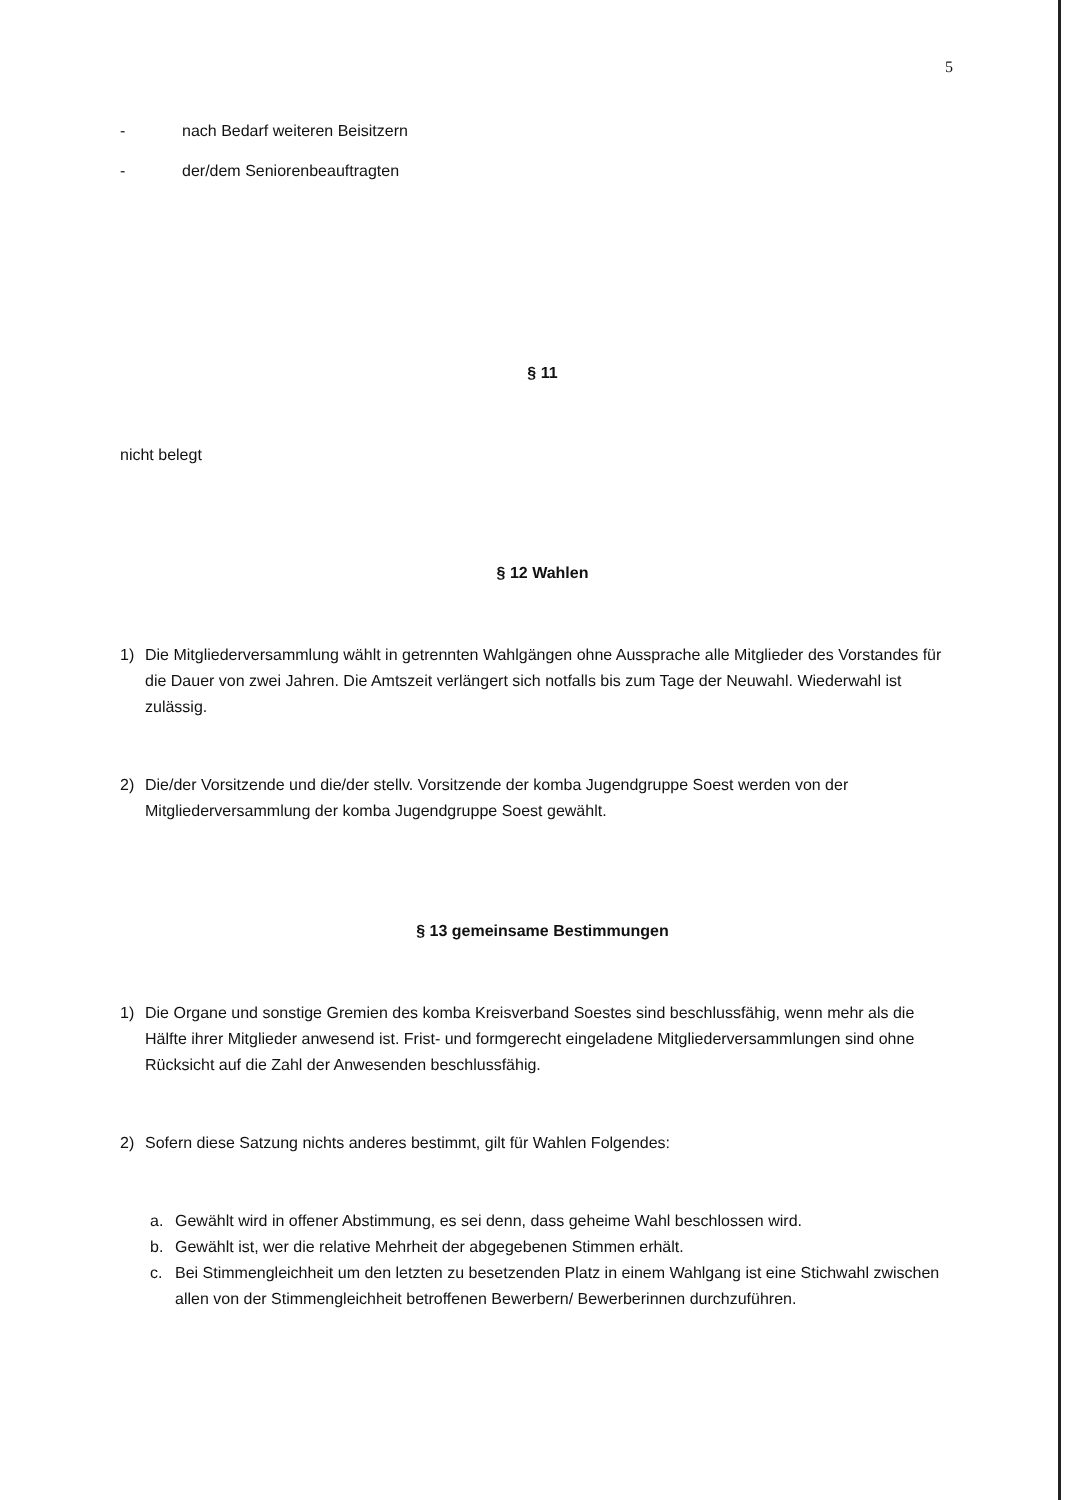5
- nach Bedarf weiteren Beisitzern
- der/dem Seniorenbeauftragten
§ 11
nicht belegt
§ 12 Wahlen
1) Die Mitgliederversammlung wählt in getrennten Wahlgängen ohne Aussprache alle Mitglieder des Vorstandes für die Dauer von zwei Jahren. Die Amtszeit verlängert sich notfalls bis zum Tage der Neuwahl. Wiederwahl ist zulässig.
2) Die/der Vorsitzende und die/der stellv. Vorsitzende der komba Jugendgruppe Soest werden von der Mitgliederversammlung der komba Jugendgruppe Soest gewählt.
§ 13 gemeinsame Bestimmungen
1) Die Organe und sonstige Gremien des komba Kreisverband Soestes sind beschlussfähig, wenn mehr als die Hälfte ihrer Mitglieder anwesend ist. Frist- und formgerecht eingeladene Mitgliederversammlungen sind ohne Rücksicht auf die Zahl der Anwesenden beschlussfähig.
2) Sofern diese Satzung nichts anderes bestimmt, gilt für Wahlen Folgendes:
a. Gewählt wird in offener Abstimmung, es sei denn, dass geheime Wahl beschlossen wird.
b. Gewählt ist, wer die relative Mehrheit der abgegebenen Stimmen erhält.
c. Bei Stimmengleichheit um den letzten zu besetzenden Platz in einem Wahlgang ist eine Stichwahl zwischen allen von der Stimmengleichheit betroffenen Bewerbern/ Bewerberinnen durchzuführen.